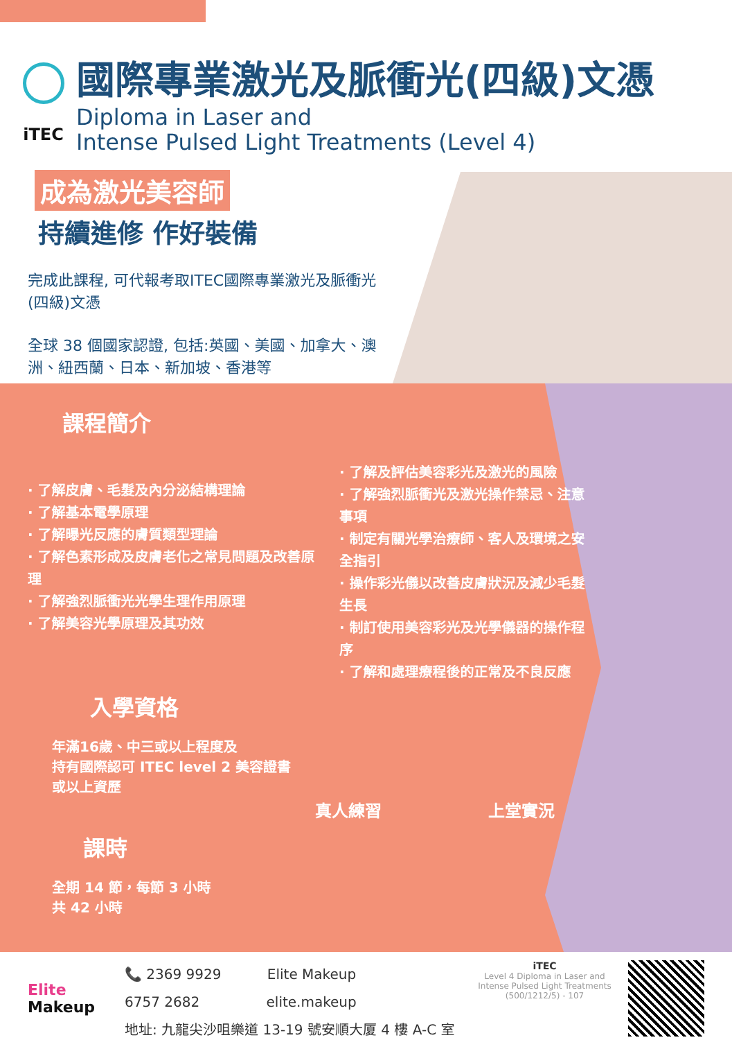iTEC
國際專業激光及脈衝光(四級)文憑
Diploma in Laser and
Intense Pulsed Light Treatments (Level 4)
成為激光美容師
持續進修 作好裝備
完成此課程, 可代報考取ITEC國際專業激光及脈衝光(四級)文憑
全球 38 個國家認證, 包括:英國、美國、加拿大、澳洲、紐西蘭、日本、新加坡、香港等
課程簡介
· 了解皮膚、毛髮及內分泌結構理論
· 了解基本電學原理
· 了解曝光反應的膚質類型理論
· 了解色素形成及皮膚老化之常見問題及改善原理
· 了解強烈脈衝光光學生理作用原理
· 了解美容光學原理及其功效
入學資格
年滿16歲、中三或以上程度及
持有國際認可 ITEC level 2 美容證書
或以上資歷
課時
全期 14 節，每節 3 小時
共 42 小時
· 了解及評估美容彩光及激光的風險
· 了解強烈脈衝光及激光操作禁忌、注意事項
· 制定有關光學治療師、客人及環境之安全指引
· 操作彩光儀以改善皮膚狀況及減少毛髮生長
· 制訂使用美容彩光及光學儀器的操作程序
· 了解和處理療程後的正常及不良反應
真人練習 上堂實況
Elite Makeup
📞 2369 9929 Elite Makeup
6757 2682 elite.makeup
地址: 九龍尖沙咀樂道 13-19 號安順大厦 4 樓 A-C 室
iTEC
Level 4 Diploma in Laser and Intense Pulsed Light Treatments (500/1212/5) - 107